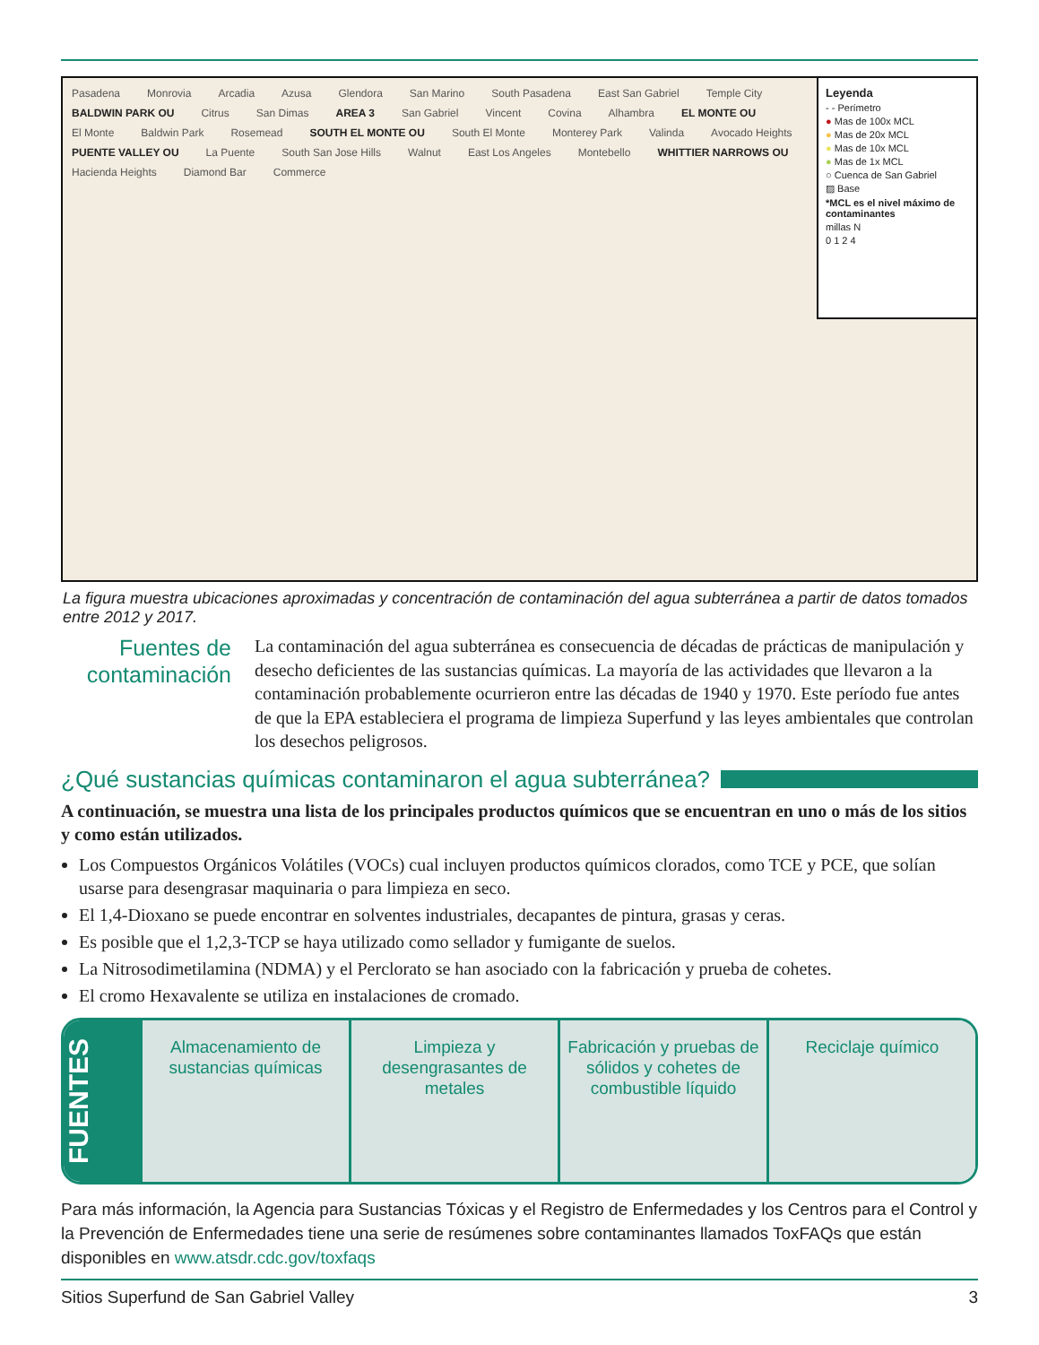Pasadena Monrovia Arcadia Azusa Glendora San Marino South Pasadena East San Gabriel Temple City BALDWIN PARK OU Citrus San Dimas AREA 3 San Gabriel Vincent Covina Alhambra EL MONTE OU El Monte Baldwin Park Rosemead SOUTH EL MONTE OU South El Monte Monterey Park Valinda Avocado Heights PUENTE VALLEY OU La Puente South San Jose Hills Walnut East Los Angeles Montebello WHITTIER NARROWS OU Hacienda Heights Diamond Bar Commerce
Leyenda
- - Perímetro
● Mas de 100x MCL
● Mas de 20x MCL
● Mas de 10x MCL
● Mas de 1x MCL
○ Cuenca de San Gabriel
▨ Base
*MCL es el nivel máximo de contaminantes
millas N
0 1 2 4
La figura muestra ubicaciones aproximadas y concentración de contaminación del agua subterránea a partir de datos tomados entre 2012 y 2017.
Fuentes de contaminación
La contaminación del agua subterránea es consecuencia de décadas de prácticas de manipulación y desecho deficientes de las sustancias químicas. La mayoría de las actividades que llevaron a la contaminación probablemente ocurrieron entre las décadas de 1940 y 1970. Este período fue antes de que la EPA estableciera el programa de limpieza Superfund y las leyes ambientales que controlan los desechos peligrosos.
¿Qué sustancias químicas contaminaron el agua subterránea?
A continuación, se muestra una lista de los principales productos químicos que se encuentran en uno o más de los sitios y como están utilizados.
Los Compuestos Orgánicos Volátiles (VOCs) cual incluyen productos químicos clorados, como TCE y PCE, que solían usarse para desengrasar maquinaria o para limpieza en seco.
El 1,4-Dioxano se puede encontrar en solventes industriales, decapantes de pintura, grasas y ceras.
Es posible que el 1,2,3-TCP se haya utilizado como sellador y fumigante de suelos.
La Nitrosodimetilamina (NDMA) y el Perclorato se han asociado con la fabricación y prueba de cohetes.
El cromo Hexavalente se utiliza en instalaciones de cromado.
FUENTES
Almacenamiento de sustancias químicas
Limpieza y desengrasantes de metales
Fabricación y pruebas de sólidos y cohetes de combustible líquido
Reciclaje químico
Para más información, la Agencia para Sustancias Tóxicas y el Registro de Enfermedades y los Centros para el Control y la Prevención de Enfermedades tiene una serie de resúmenes sobre contaminantes llamados ToxFAQs que están disponibles en www.atsdr.cdc.gov/toxfaqs
Sitios Superfund de San Gabriel Valley 3